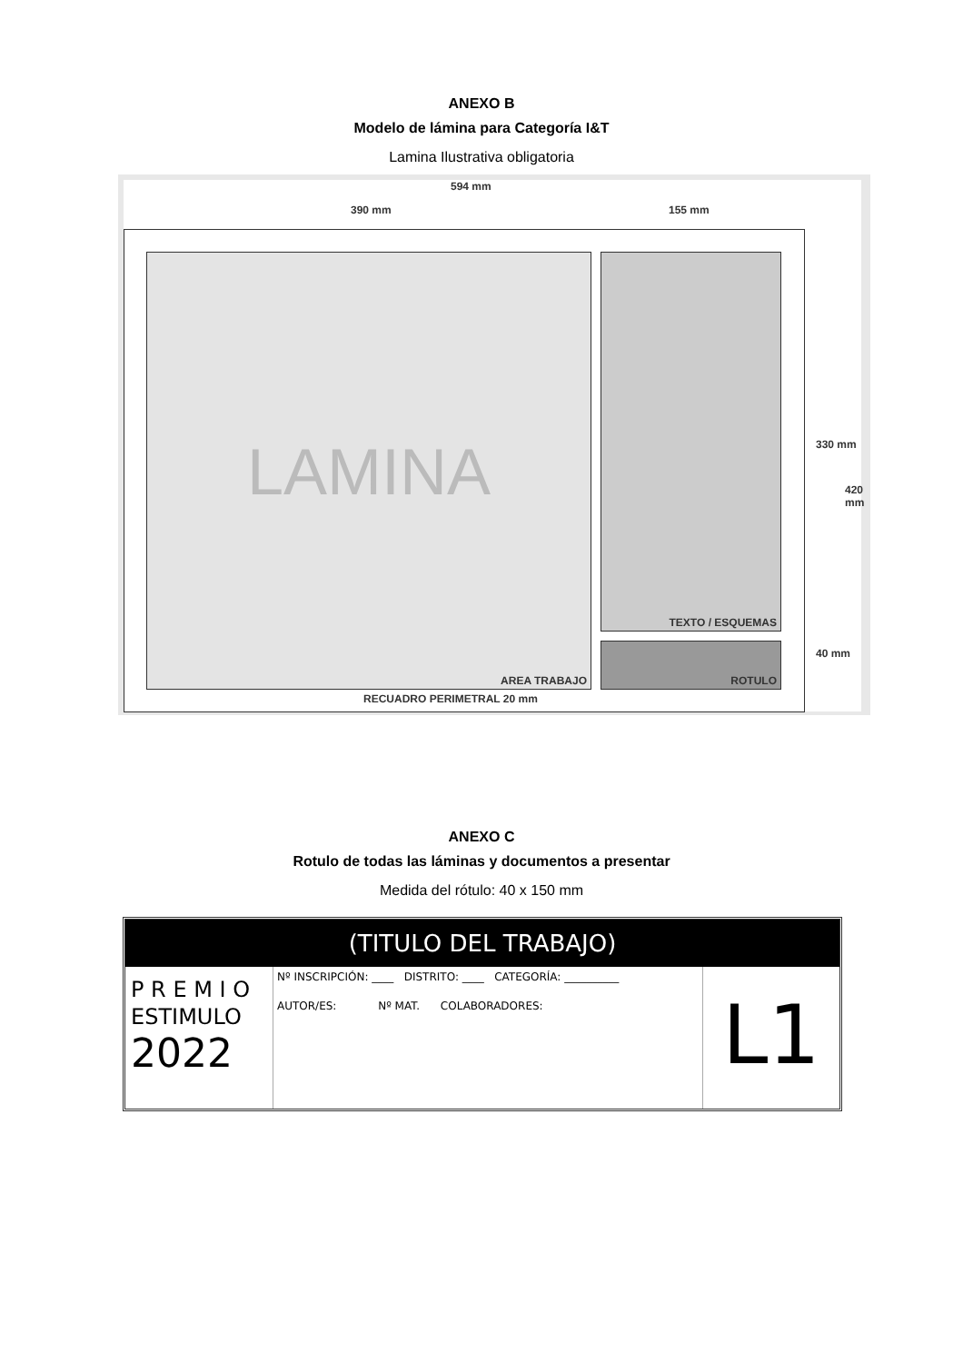ANEXO B
Modelo de lámina para Categoría I&T
Lamina Ilustrativa obligatoria
594 mm
390 mm 155 mm
LAMINA
AREA TRABAJO
TEXTO / ESQUEMAS
ROTULO
RECUADRO PERIMETRAL 20 mm
330 mm
40 mm
420 mm
ANEXO C
Rotulo de todas las láminas y documentos a presentar
Medida del rótulo: 40 x 150 mm
(TITULO DEL TRABAJO)
P R E M I O
ESTIMULO
2022
Nº INSCRIPCIÓN: ____ DISTRITO: ____ CATEGORÍA: __________
AUTOR/ES: Nº MAT. COLABORADORES:
L1